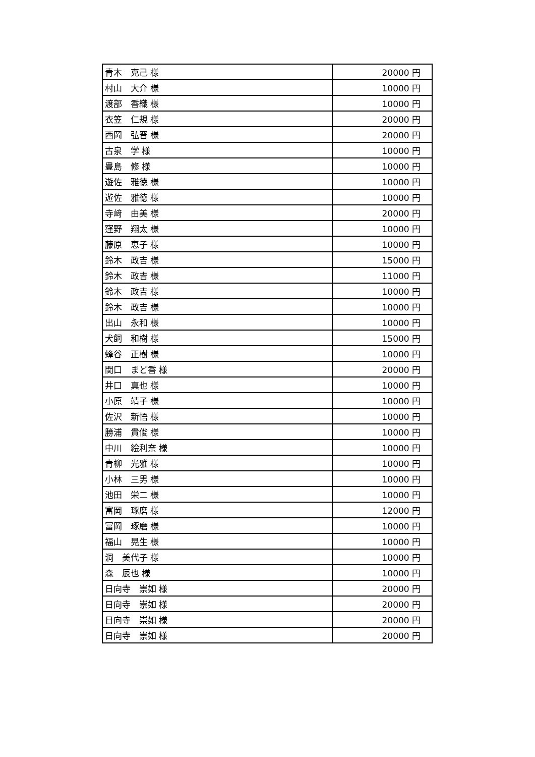| 青木 克己 様 | 20000 円 |
| 村山 大介 様 | 10000 円 |
| 渡部 香織 様 | 10000 円 |
| 衣笠 仁規 様 | 20000 円 |
| 西岡 弘晋 様 | 20000 円 |
| 古泉 学 様 | 10000 円 |
| 豊島 修 様 | 10000 円 |
| 遊佐 雅徳 様 | 10000 円 |
| 遊佐 雅徳 様 | 10000 円 |
| 寺﨑 由美 様 | 20000 円 |
| 窪野 翔太 様 | 10000 円 |
| 藤原 恵子 様 | 10000 円 |
| 鈴木 政吉 様 | 15000 円 |
| 鈴木 政吉 様 | 11000 円 |
| 鈴木 政吉 様 | 10000 円 |
| 鈴木 政吉 様 | 10000 円 |
| 出山 永和 様 | 10000 円 |
| 犬飼 和樹 様 | 15000 円 |
| 蜂谷 正樹 様 | 10000 円 |
| 関口 まど香 様 | 20000 円 |
| 井口 真也 様 | 10000 円 |
| 小原 靖子 様 | 10000 円 |
| 佐沢 新悟 様 | 10000 円 |
| 勝浦 貴俊 様 | 10000 円 |
| 中川 絵利奈 様 | 10000 円 |
| 青柳 光雅 様 | 10000 円 |
| 小林 三男 様 | 10000 円 |
| 池田 栄二 様 | 10000 円 |
| 富岡 琢磨 様 | 12000 円 |
| 富岡 琢磨 様 | 10000 円 |
| 福山 晃生 様 | 10000 円 |
| 洞 美代子 様 | 10000 円 |
| 森 辰也 様 | 10000 円 |
| 日向寺 崇如 様 | 20000 円 |
| 日向寺 崇如 様 | 20000 円 |
| 日向寺 崇如 様 | 20000 円 |
| 日向寺 崇如 様 | 20000 円 |